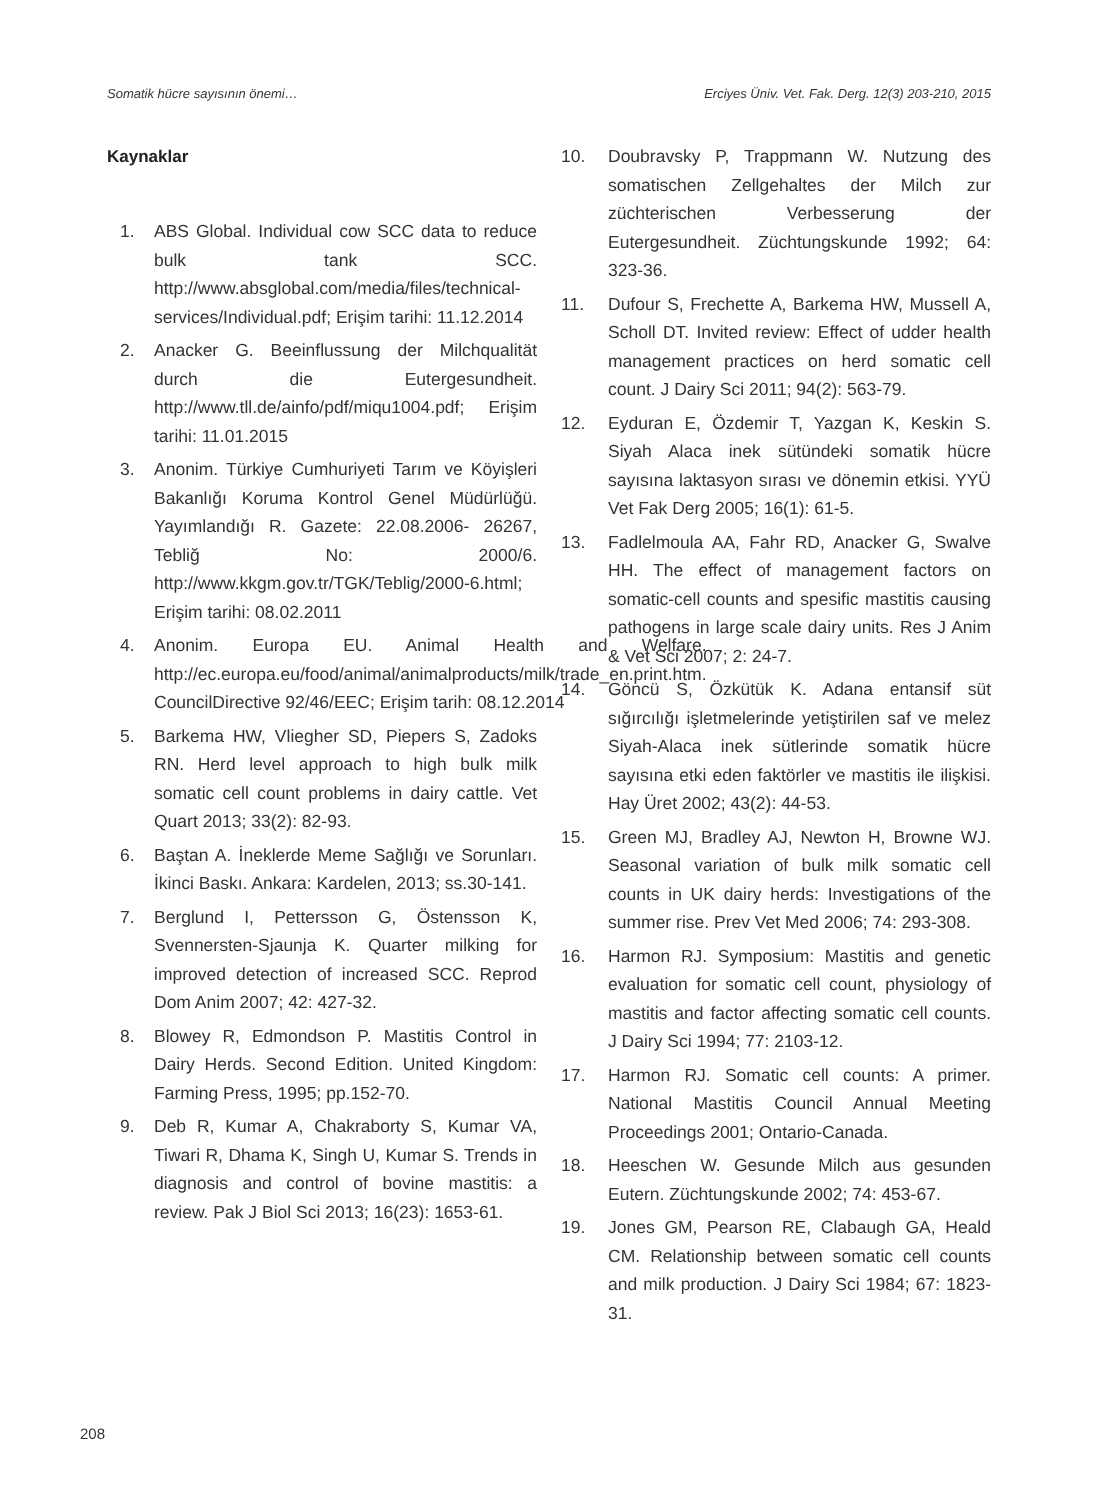Somatik hücre sayısının önemi… Erciyes Üniv. Vet. Fak. Derg. 12(3) 203-210, 2015
Kaynaklar
1. ABS Global. Individual cow SCC data to reduce bulk tank SCC. http://www.absglobal.com/media/files/technical-services/Individual.pdf; Erişim tarihi: 11.12.2014
2. Anacker G. Beeinflussung der Milchqualität durch die Eutergesundheit. http://www.tll.de/ainfo/pdf/miqu1004.pdf; Erişim tarihi: 11.01.2015
3. Anonim. Türkiye Cumhuriyeti Tarım ve Köyişleri Bakanlığı Koruma Kontrol Genel Müdürlüğü. Yayımlandığı R. Gazete: 22.08.2006- 26267, Tebliğ No: 2000/6. http://www.kkgm.gov.tr/TGK/Teblig/2000-6.html; Erişim tarihi: 08.02.2011
4. Anonim. Europa EU. Animal Health and Welfare. http://ec.europa.eu/food/animal/animalproducts/milk/trade_en.print.htm. CouncilDirective 92/46/EEC; Erişim tarih: 08.12.2014
5. Barkema HW, Vliegher SD, Piepers S, Zadoks RN. Herd level approach to high bulk milk somatic cell count problems in dairy cattle. Vet Quart 2013; 33(2): 82-93.
6. Baştan A. İneklerde Meme Sağlığı ve Sorunları. İkinci Baskı. Ankara: Kardelen, 2013; ss.30-141.
7. Berglund I, Pettersson G, Östensson K, Svennersten-Sjaunja K. Quarter milking for improved detection of increased SCC. Reprod Dom Anim 2007; 42: 427-32.
8. Blowey R, Edmondson P. Mastitis Control in Dairy Herds. Second Edition. United Kingdom: Farming Press, 1995; pp.152-70.
9. Deb R, Kumar A, Chakraborty S, Kumar VA, Tiwari R, Dhama K, Singh U, Kumar S. Trends in diagnosis and control of bovine mastitis: a review. Pak J Biol Sci 2013; 16(23): 1653-61.
10. Doubravsky P, Trappmann W. Nutzung des somatischen Zellgehaltes der Milch zur züchterischen Verbesserung der Eutergesundheit. Züchtungskunde 1992; 64: 323-36.
11. Dufour S, Frechette A, Barkema HW, Mussell A, Scholl DT. Invited review: Effect of udder health management practices on herd somatic cell count. J Dairy Sci 2011; 94(2): 563-79.
12. Eyduran E, Özdemir T, Yazgan K, Keskin S. Siyah Alaca inek sütündeki somatik hücre sayısına laktasyon sırası ve dönemin etkisi. YYÜ Vet Fak Derg 2005; 16(1): 61-5.
13. Fadlelmoula AA, Fahr RD, Anacker G, Swalve HH. The effect of management factors on somatic-cell counts and spesific mastitis causing pathogens in large scale dairy units. Res J Anim & Vet Sci 2007; 2: 24-7.
14. Göncü S, Özkütük K. Adana entansif süt sığırcılığı işletmelerinde yetiştirilen saf ve melez Siyah-Alaca inek sütlerinde somatik hücre sayısına etki eden faktörler ve mastitis ile ilişkisi. Hay Üret 2002; 43(2): 44-53.
15. Green MJ, Bradley AJ, Newton H, Browne WJ. Seasonal variation of bulk milk somatic cell counts in UK dairy herds: Investigations of the summer rise. Prev Vet Med 2006; 74: 293-308.
16. Harmon RJ. Symposium: Mastitis and genetic evaluation for somatic cell count, physiology of mastitis and factor affecting somatic cell counts. J Dairy Sci 1994; 77: 2103-12.
17. Harmon RJ. Somatic cell counts: A primer. National Mastitis Council Annual Meeting Proceedings 2001; Ontario-Canada.
18. Heeschen W. Gesunde Milch aus gesunden Eutern. Züchtungskunde 2002; 74: 453-67.
19. Jones GM, Pearson RE, Clabaugh GA, Heald CM. Relationship between somatic cell counts and milk production. J Dairy Sci 1984; 67: 1823-31.
208